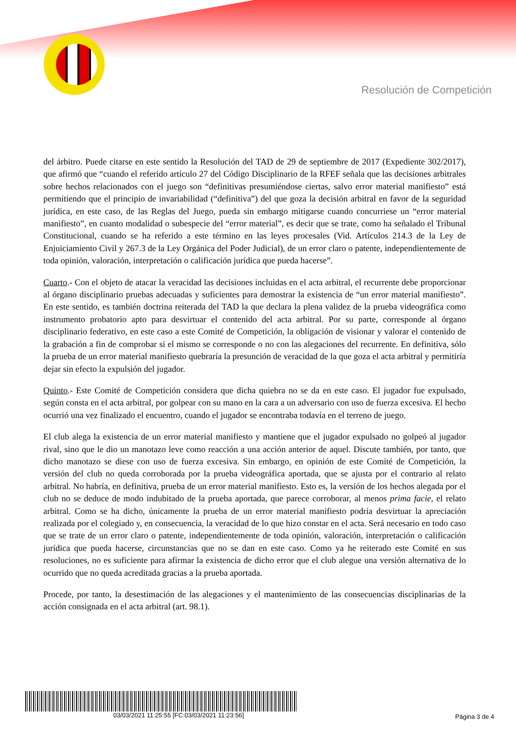Resolución de Competición
del árbitro. Puede citarse en este sentido la Resolución del TAD de 29 de septiembre de 2017 (Expediente 302/2017), que afirmó que “cuando el referido artículo 27 del Código Disciplinario de la RFEF señala que las decisiones arbitrales sobre hechos relacionados con el juego son “definitivas presumiéndose ciertas, salvo error material manifiesto” está permitiendo que el principio de invariabilidad (“definitiva”) del que goza la decisión arbitral en favor de la seguridad jurídica, en este caso, de las Reglas del Juego, pueda sin embargo mitigarse cuando concurriese un “error material manifiesto”, en cuanto modalidad o subespecie del “error material”, es decir que se trate, como ha señalado el Tribunal Constitucional, cuando se ha referido a este término en las leyes procesales (Vid. Artículos 214.3 de la Ley de Enjuiciamiento Civil y 267.3 de la Ley Orgánica del Poder Judicial), de un error claro o patente, independientemente de toda opinión, valoración, interpretación o calificación jurídica que pueda hacerse”.
Cuarto.- Con el objeto de atacar la veracidad las decisiones incluidas en el acta arbitral, el recurrente debe proporcionar al órgano disciplinario pruebas adecuadas y suficientes para demostrar la existencia de “un error material manifiesto”. En este sentido, es también doctrina reiterada del TAD la que declara la plena validez de la prueba videográfica como instrumento probatorio apto para desvirtuar el contenido del acta arbitral. Por su parte, corresponde al órgano disciplinario federativo, en este caso a este Comité de Competición, la obligación de visionar y valorar el contenido de la grabación a fin de comprobar si el mismo se corresponde o no con las alegaciones del recurrente. En definitiva, sólo la prueba de un error material manifiesto quebraría la presunción de veracidad de la que goza el acta arbitral y permitiría dejar sin efecto la expulsión del jugador.
Quinto.- Este Comité de Competición considera que dicha quiebra no se da en este caso. El jugador fue expulsado, según consta en el acta arbitral, por golpear con su mano en la cara a un adversario con uso de fuerza excesiva. El hecho ocurrió una vez finalizado el encuentro, cuando el jugador se encontraba todavía en el terreno de juego.
El club alega la existencia de un error material manifiesto y mantiene que el jugador expulsado no golpeó al jugador rival, sino que le dio un manotazo leve como reacción a una acción anterior de aquel. Discute también, por tanto, que dicho manotazo se diese con uso de fuerza excesiva. Sin embargo, en opinión de este Comité de Competición, la versión del club no queda corroborada por la prueba videográfica aportada, que se ajusta por el contrario al relato arbitral. No habría, en definitiva, prueba de un error material manifiesto. Esto es, la versión de los hechos alegada por el club no se deduce de modo indubitado de la prueba aportada, que parece corroborar, al menos prima facie, el relato arbitral. Como se ha dicho, únicamente la prueba de un error material manifiesto podría desvirtuar la apreciación realizada por el colegiado y, en consecuencia, la veracidad de lo que hizo constar en el acta. Será necesario en todo caso que se trate de un error claro o patente, independientemente de toda opinión, valoración, interpretación o calificación jurídica que pueda hacerse, circunstancias que no se dan en este caso. Como ya he reiterado este Comité en sus resoluciones, no es suficiente para afirmar la existencia de dicho error que el club alegue una versión alternativa de lo ocurrido que no queda acreditada gracias a la prueba aportada.
Procede, por tanto, la desestimación de las alegaciones y el mantenimiento de las consecuencias disciplinarias de la acción consignada en el acta arbitral (art. 98.1).
03/03/2021 11:25:55 [FC:03/03/2021 11:23:56]
Página 3 de 4